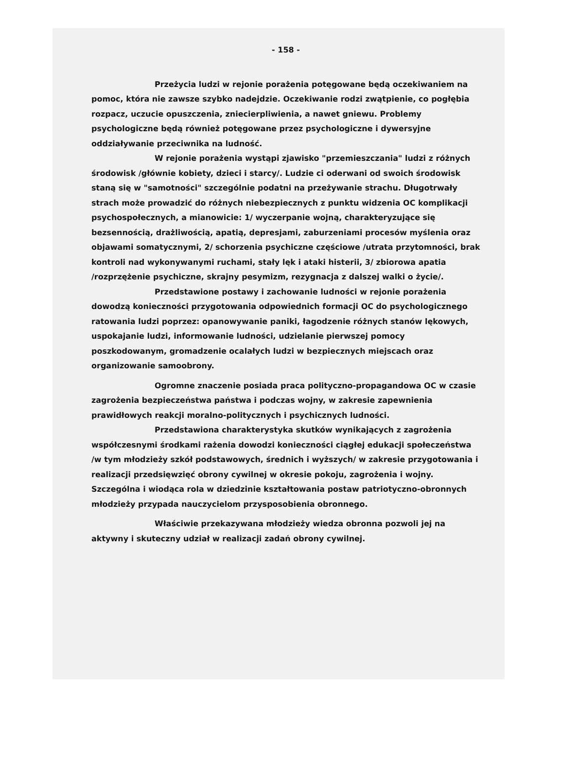- 158 -
Przeżycia ludzi w rejonie porażenia potęgowane będą oczekiwaniem na pomoc, która nie zawsze szybko nadejdzie. Oczekiwanie rodzi zwątpienie, co pogłębia rozpacz, uczucie opuszczenia, zniecierpliwienia, a nawet gniewu. Problemy psychologiczne będą również potęgowane przez psychologiczne i dywersyjne oddziaływanie przeciwnika na ludność.
W rejonie porażenia wystąpi zjawisko "przemieszczania" ludzi z różnych środowisk /głównie kobiety, dzieci i starcy/. Ludzie ci oderwani od swoich środowisk staną się w "samotności" szczególnie podatni na przeżywanie strachu. Długotrwały strach może prowadzić do różnych niebezpiecznych z punktu widzenia OC komplikacji psychospołecznych, a mianowicie: 1/ wyczerpanie wojną, charakteryzujące się bezsennością, drażliwością, apatią, depresjami, zaburzeniami procesów myślenia oraz objawami somatycznymi, 2/ schorzenia psychiczne częściowe /utrata przytomności, brak kontroli nad wykonywanymi ruchami, stały lęk i ataki histerii, 3/ zbiorowa apatia /rozprzężenie psychiczne, skrajny pesymizm, rezygnacja z dalszej walki o życie/.
Przedstawione postawy i zachowanie ludności w rejonie porażenia dowodzą konieczności przygotowania odpowiednich formacji OC do psychologicznego ratowania ludzi poprzez: opanowywanie paniki, łagodzenie różnych stanów lękowych, uspokajanie ludzi, informowanie ludności, udzielanie pierwszej pomocy poszkodowanym, gromadzenie ocalałych ludzi w bezpiecznych miejscach oraz organizowanie samoobrony.
Ogromne znaczenie posiada praca polityczno-propagandowa OC w czasie zagrożenia bezpieczeństwa państwa i podczas wojny, w zakresie zapewnienia prawidłowych reakcji moralno-politycznych i psychicznych ludności.
Przedstawiona charakterystyka skutków wynikających z zagrożenia współczesnymi środkami rażenia dowodzi konieczności ciągłej edukacji społeczeństwa /w tym młodzieży szkół podstawowych, średnich i wyższych/ w zakresie przygotowania i realizacji przedsięwzięć obrony cywilnej w okresie pokoju, zagrożenia i wojny. Szczególna i wiodąca rola w dziedzinie kształtowania postaw patriotyczno-obronnych młodzieży przypada nauczycielom przysposobienia obronnego.
Właściwie przekazywana młodzieży wiedza obronna pozwoli jej na aktywny i skuteczny udział w realizacji zadań obrony cywilnej.